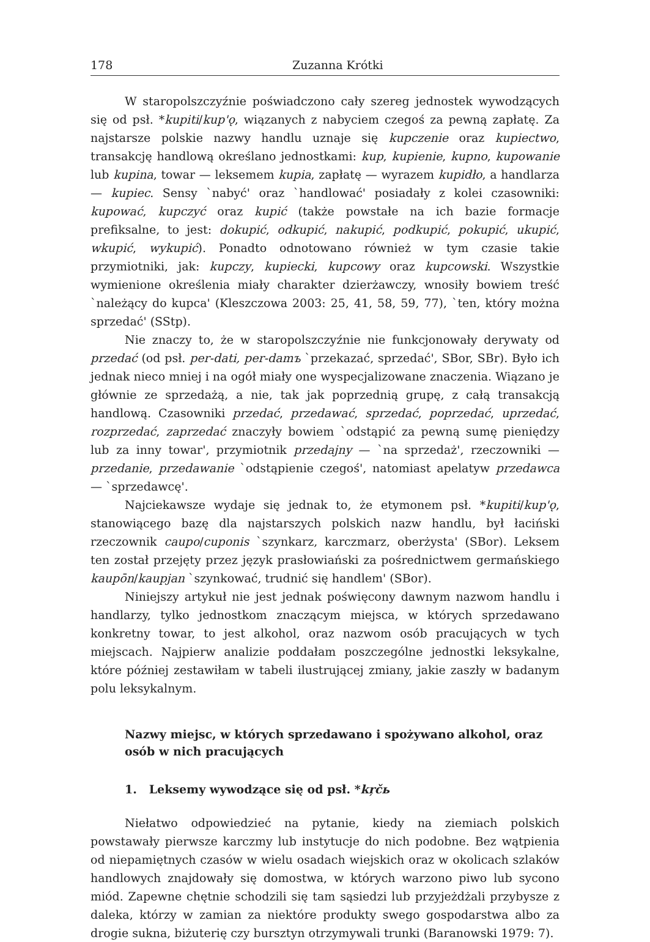178 Zuzanna Krótki
W staropolszczyźnie poświadczono cały szereg jednostek wywodzących się od psł. *kupiti/kup'ǫ, wiązanych z nabyciem czegoś za pewną zapłatę. Za najstarsze polskie nazwy handlu uznaje się kupczenie oraz kupiectwo, transakcję handlową określano jednostkami: kup, kupienie, kupno, kupowanie lub kupina, towar — leksemem kupia, zapłatę — wyrazem kupidło, a handlarza — kupiec. Sensy `nabyć' oraz `handlować' posiadały z kolei czasowniki: kupować, kupczyć oraz kupić (także powstałe na ich bazie formacje prefiksalne, to jest: dokupić, odkupić, nakupić, podkupić, pokupić, ukupić, wkupić, wykupić). Ponadto odnotowano również w tym czasie takie przymiotniki, jak: kupczy, kupiecki, kupcowy oraz kupcowski. Wszystkie wymienione określenia miały charakter dzierżawczy, wnosiły bowiem treść `należący do kupca' (Kleszczowa 2003: 25, 41, 58, 59, 77), `ten, który można sprzedać' (SStp).
Nie znaczy to, że w staropolszczyźnie nie funkcjonowały derywaty od przedać (od psł. per-dati, per-damъ `przekazać, sprzedać', SBor, SBr). Było ich jednak nieco mniej i na ogół miały one wyspecjalizowane znaczenia. Wiązano je głównie ze sprzedażą, a nie, tak jak poprzednią grupę, z całą transakcją handlową. Czasowniki przedać, przedawać, sprzedać, poprzedać, uprzedać, rozprzedać, zaprzedać znaczyły bowiem `odstąpić za pewną sumę pieniędzy lub za inny towar', przymiotnik przedajny — `na sprzedaż', rzeczowniki — przedanie, przedawanie `odstąpienie czegoś', natomiast apelatyw przedawca — `sprzedawcę'.
Najciekawsze wydaje się jednak to, że etymonem psł. *kupiti/kup'ǫ, stanowiącego bazę dla najstarszych polskich nazw handlu, był łaciński rzeczownik caupo/cuponis `szynkarz, karczmarz, oberżysta' (SBor). Leksem ten został przejęty przez język prasłowiański za pośrednictwem germańskiego kaupōn/kaupjan `szynkować, trudnić się handlem' (SBor).
Niniejszy artykuł nie jest jednak poświęcony dawnym nazwom handlu i handlarzy, tylko jednostkom znaczącym miejsca, w których sprzedawano konkretny towar, to jest alkohol, oraz nazwom osób pracujących w tych miejscach. Najpierw analizie poddałam poszczególne jednostki leksykalne, które później zestawiłam w tabeli ilustrującej zmiany, jakie zaszły w badanym polu leksykalnym.
Nazwy miejsc, w których sprzedawano i spożywano alkohol, oraz osób w nich pracujących
1. Leksemy wywodzące się od psł. *kŗčь
Niełatwo odpowiedzieć na pytanie, kiedy na ziemiach polskich powstawały pierwsze karczmy lub instytucje do nich podobne. Bez wątpienia od niepamiętnych czasów w wielu osadach wiejskich oraz w okolicach szlaków handlowych znajdowały się domostwa, w których warzono piwo lub sycono miód. Zapewne chętnie schodzili się tam sąsiedzi lub przyjeżdżali przybysze z daleka, którzy w zamian za niektóre produkty swego gospodarstwa albo za drogie sukna, biżuterię czy bursztyn otrzymywali trunki (Baranowski 1979: 7).